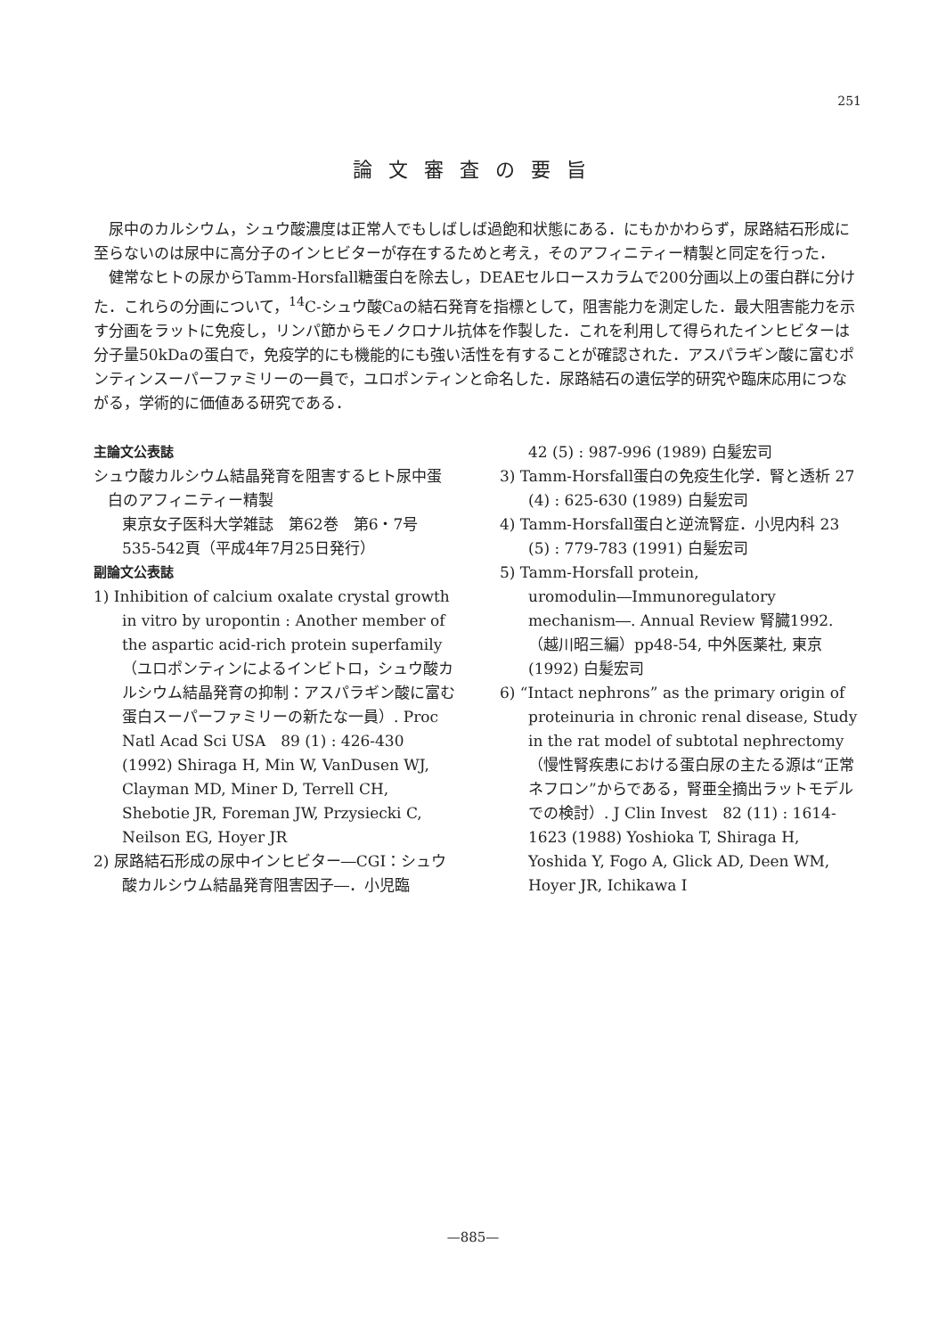251
論文審査の要旨
尿中のカルシウム，シュウ酸濃度は正常人でもしばしば過飽和状態にある．にもかかわらず，尿路結石形成に至らないのは尿中に高分子のインヒビターが存在するためと考え，そのアフィニティー精製と同定を行った．
健常なヒトの尿からTamm-Horsfall糖蛋白を除去し，DEAEセルロースカラムで200分画以上の蛋白群に分けた．これらの分画について，<sup>14</sup>C-シュウ酸Caの結石発育を指標として，阻害能力を測定した．最大阻害能力を示す分画をラットに免疫し，リンパ節からモノクロナル抗体を作製した．これを利用して得られたインヒビターは分子量50kDaの蛋白で，免疫学的にも機能的にも強い活性を有することが確認された．アスパラギン酸に富むポンティンスーパーファミリーの一員で，ユロポンティンと命名した．尿路結石の遺伝学的研究や臨床応用につながる，学術的に価値ある研究である．
主論文公表誌
シュウ酸カルシウム結晶発育を阻害するヒト尿中蛋白のアフィニティー精製
東京女子医科大学雑誌　第62巻　第6・7号
535-542頁（平成4年7月25日発行）
副論文公表誌
1) Inhibition of calcium oxalate crystal growth in vitro by uropontin : Another member of the aspartic acid-rich protein superfamily（ユロポンティンによるインビトロ，シュウ酸カルシウム結晶発育の抑制：アスパラギン酸に富む蛋白スーパーファミリーの新たな一員）. Proc Natl Acad Sci USA　89 (1) : 426-430 (1992) Shiraga H, Min W, VanDusen WJ, Clayman MD, Miner D, Terrell CH, Shebotie JR, Foreman JW, Przysiecki C, Neilson EG, Hoyer JR
2) 尿路結石形成の尿中インヒビター―CGI：シュウ酸カルシウム結晶発育阻害因子―．小児臨
42 (5) : 987-996 (1989) 白髪宏司
3) Tamm-Horsfall蛋白の免疫生化学．腎と透析 27 (4) : 625-630 (1989) 白髪宏司
4) Tamm-Horsfall蛋白と逆流腎症．小児内科 23 (5) : 779-783 (1991) 白髪宏司
5) Tamm-Horsfall protein, uromodulin―Immunoregulatory mechanism―. Annual Review 腎臓1992.（越川昭三編）pp48-54, 中外医薬社, 東京 (1992) 白髪宏司
6) “Intact nephrons” as the primary origin of proteinuria in chronic renal disease, Study in the rat model of subtotal nephrectomy（慢性腎疾患における蛋白尿の主たる源は“正常ネフロン”からである，腎亜全摘出ラットモデルでの検討）. J Clin Invest　82 (11) : 1614-1623 (1988) Yoshioka T, Shiraga H, Yoshida Y, Fogo A, Glick AD, Deen WM, Hoyer JR, Ichikawa I
—885—